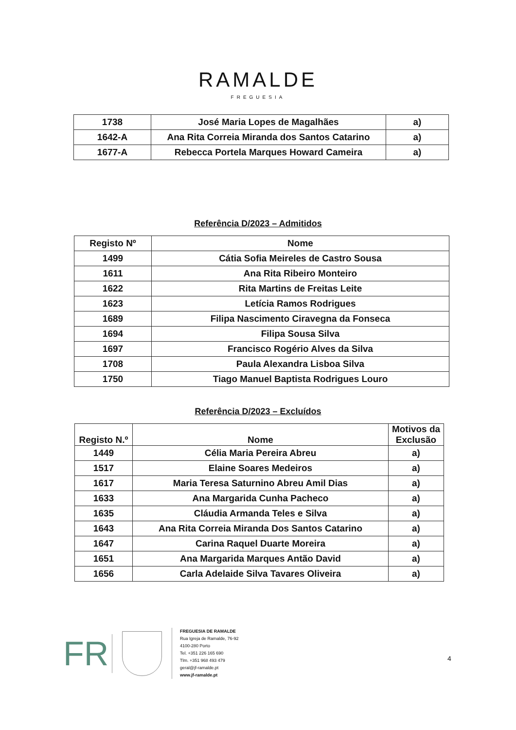RAMALDE
FREGUESIA
| 1738 | José Maria Lopes de Magalhães | a) |
| 1642-A | Ana Rita Correia Miranda dos Santos Catarino | a) |
| 1677-A | Rebecca Portela Marques Howard Cameira | a) |
Referência D/2023 – Admitidos
| Registo Nº | Nome |
| --- | --- |
| 1499 | Cátia Sofia Meireles de Castro Sousa |
| 1611 | Ana Rita Ribeiro Monteiro |
| 1622 | Rita Martins de Freitas Leite |
| 1623 | Letícia Ramos Rodrigues |
| 1689 | Filipa Nascimento Ciravegna da Fonseca |
| 1694 | Filipa Sousa Silva |
| 1697 | Francisco Rogério Alves da Silva |
| 1708 | Paula Alexandra Lisboa Silva |
| 1750 | Tiago Manuel Baptista Rodrigues Louro |
Referência D/2023 – Excluídos
| Registo N.º | Nome | Motivos da Exclusão |
| --- | --- | --- |
| 1449 | Célia Maria Pereira Abreu | a) |
| 1517 | Elaine Soares Medeiros | a) |
| 1617 | Maria Teresa Saturnino Abreu Amil Dias | a) |
| 1633 | Ana Margarida Cunha Pacheco | a) |
| 1635 | Cláudia Armanda Teles e Silva | a) |
| 1643 | Ana Rita Correia Miranda Dos Santos Catarino | a) |
| 1647 | Carina Raquel Duarte Moreira | a) |
| 1651 | Ana Margarida Marques Antão David | a) |
| 1656 | Carla Adelaide Silva Tavares Oliveira | a) |
FR
FREGUESIA DE RAMALDE
Rua Igreja de Ramalde, 76-92
4100-280 Porto
Tel. +351 226 165 690
Tlm. +351 968 493 479
geral@jf-ramalde.pt
www.jf-ramalde.pt
4